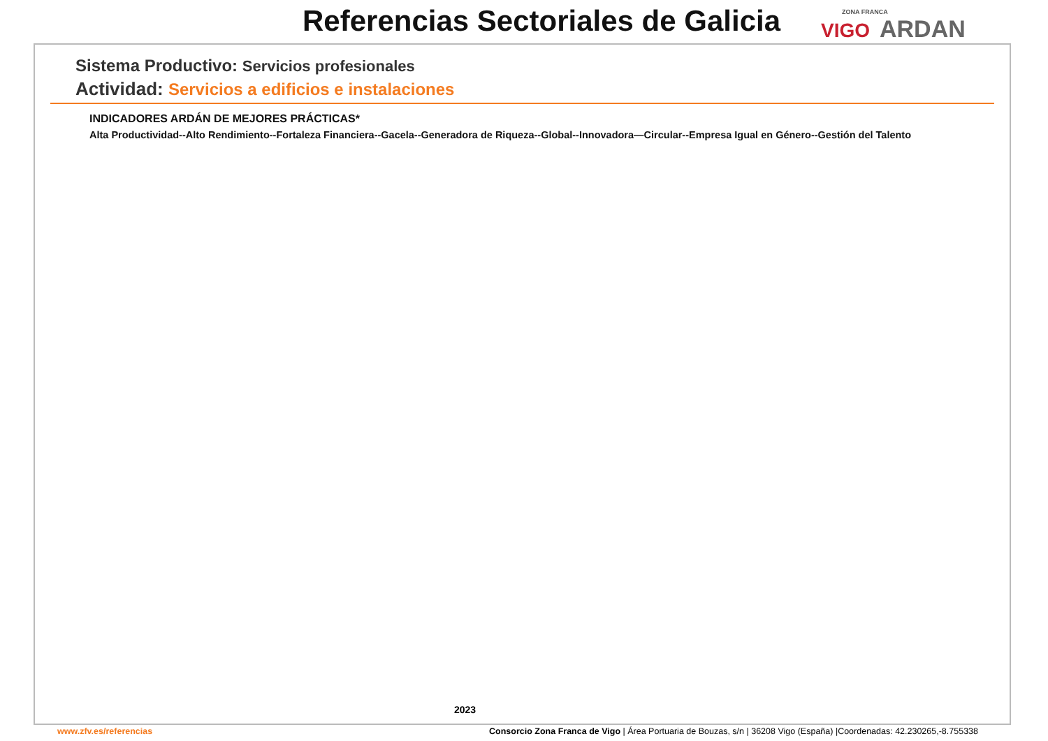Referencias Sectoriales de Galicia
ZONA FRANCA
VIGO ARDAN
Sistema Productivo: Servicios profesionales
Actividad: Servicios a edificios e instalaciones
INDICADORES ARDÁN DE MEJORES PRÁCTICAS*
Alta Productividad--Alto Rendimiento--Fortaleza Financiera--Gacela--Generadora de Riqueza--Global--Innovadora—Circular--Empresa Igual en Género--Gestión del Talento
2023
www.zfv.es/referencias Consorcio Zona Franca de Vigo | Área Portuaria de Bouzas, s/n | 36208 Vigo (España) |Coordenadas: 42.230265,-8.755338